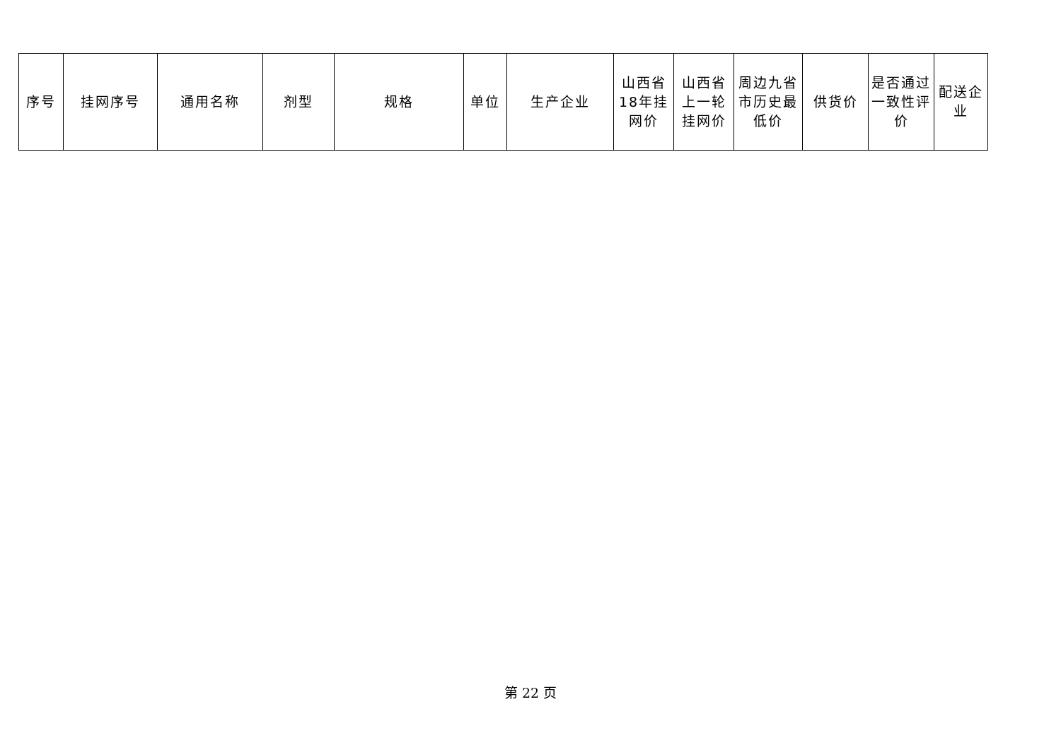| 序号 | 挂网序号 | 通用名称 | 剂型 | 规格 | 单位 | 生产企业 | 山西省18年挂网价 | 山西省上一轮挂网价 | 周边九省市历史最低价 | 供货价 | 是否通过一致性评价 | 配送企业 |
| --- | --- | --- | --- | --- | --- | --- | --- | --- | --- | --- | --- | --- |
第 22 页